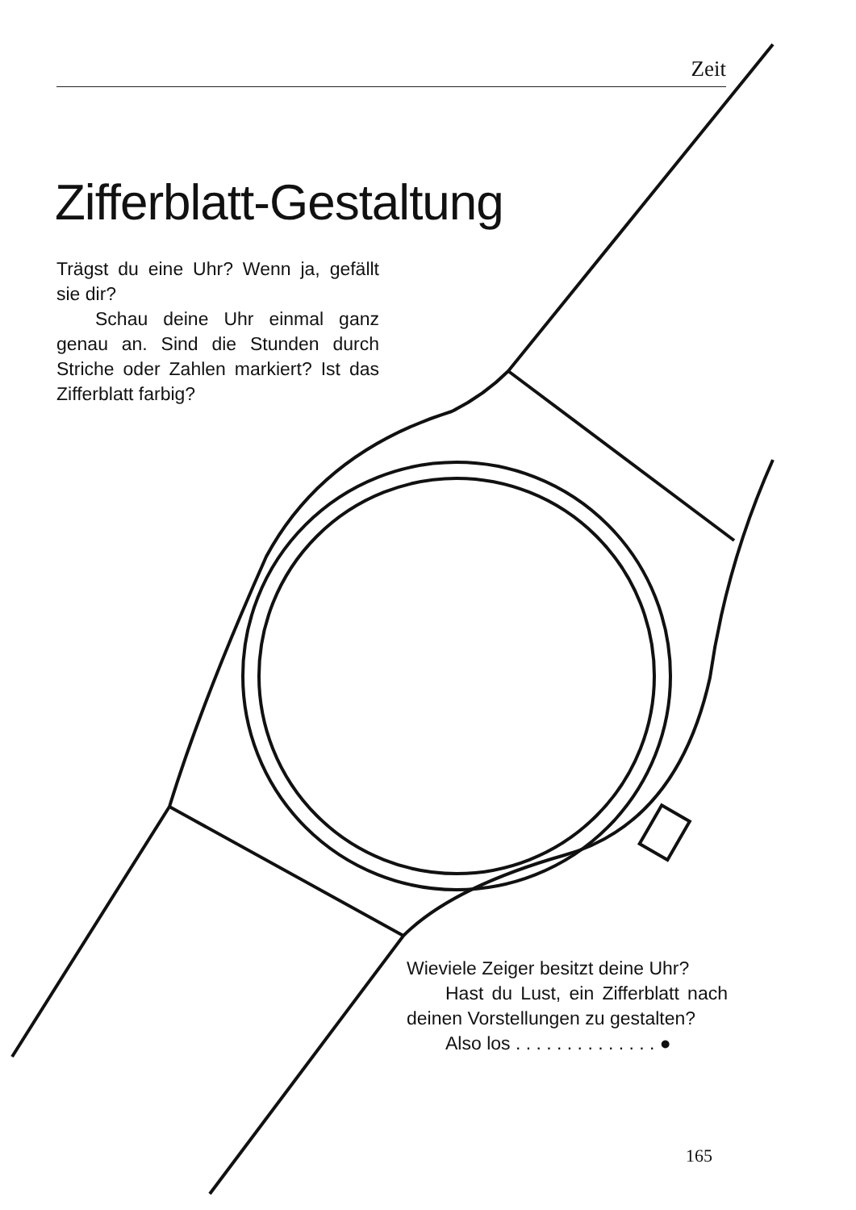Zeit
Zifferblatt-Gestaltung
Trägst du eine Uhr? Wenn ja, gefällt sie dir?
Schau deine Uhr einmal ganz genau an. Sind die Stunden durch Striche oder Zahlen markiert? Ist das Zifferblatt farbig?
Wieviele Zeiger besitzt deine Uhr?
Hast du Lust, ein Zifferblatt nach deinen Vorstellungen zu gestalten?
Also los . . . . . . . . . . . . . . ●
165